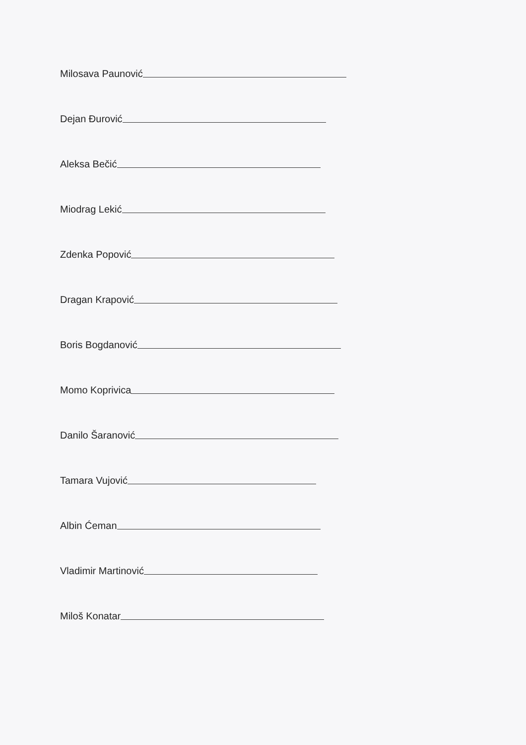Milosava Paunović
Dejan Đurović
Aleksa Bečić
Miodrag Lekić
Zdenka Popović
Dragan Krapović
Boris Bogdanović
Momo Koprivica
Danilo Šaranović
Tamara Vujović
Albin Ćeman
Vladimir Martinović
Miloš Konatar